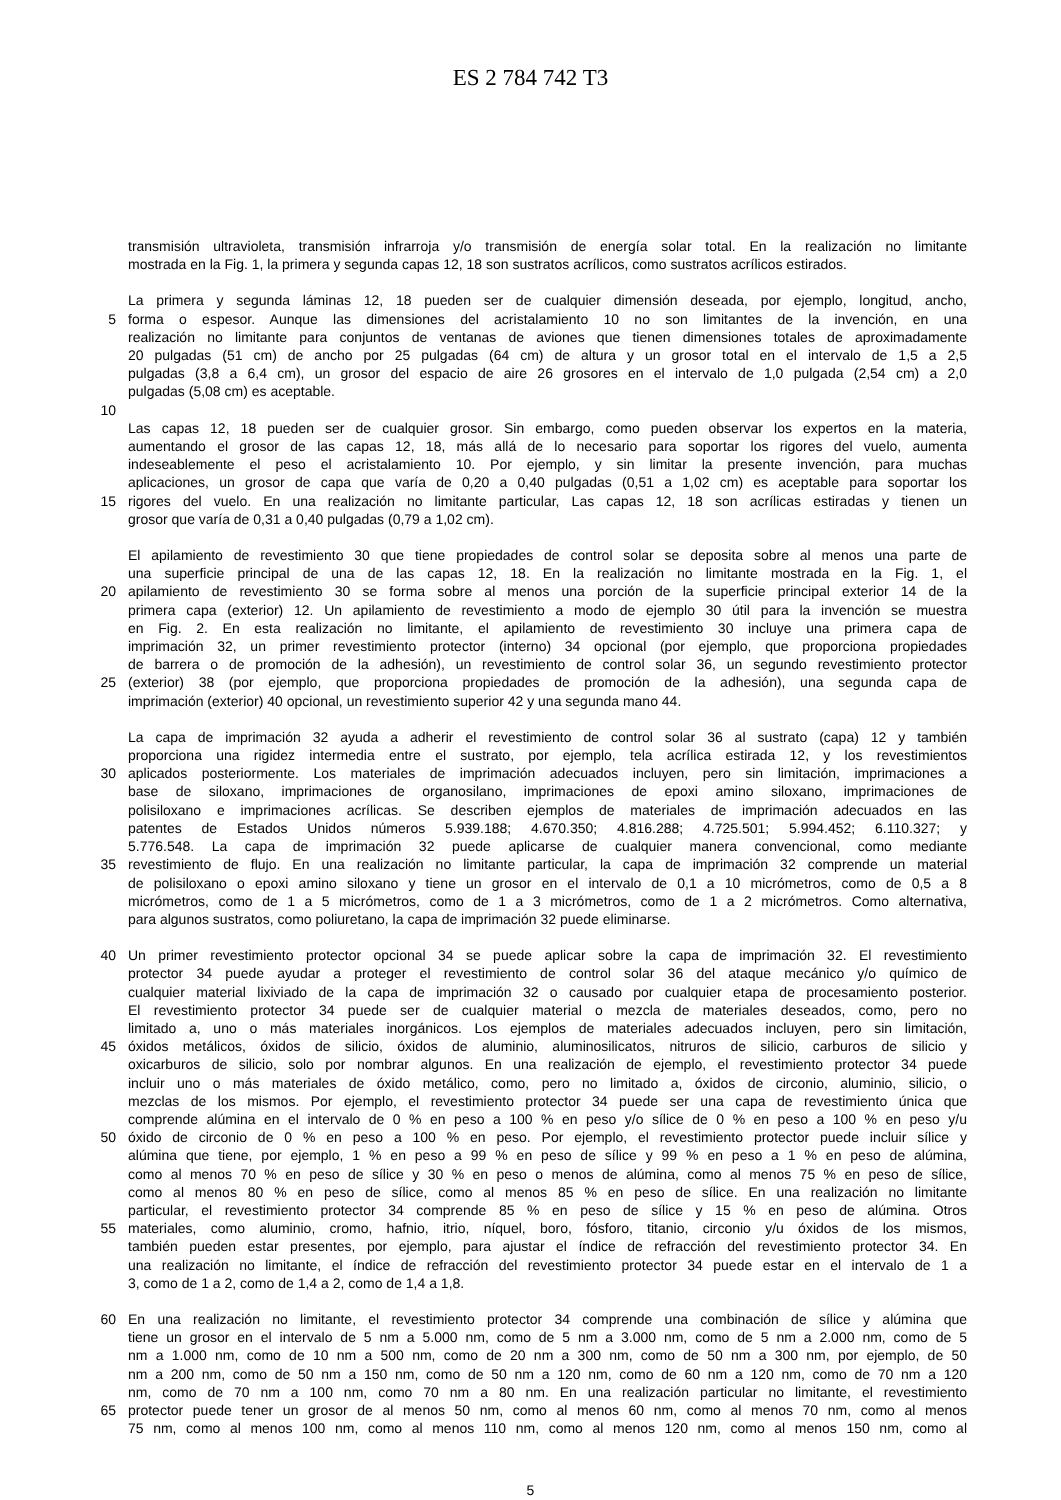ES 2 784 742 T3
transmisión ultravioleta, transmisión infrarroja y/o transmisión de energía solar total. En la realización no limitante
mostrada en la Fig. 1, la primera y segunda capas 12, 18 son sustratos acrílicos, como sustratos acrílicos estirados.
La primera y segunda láminas 12, 18 pueden ser de cualquier dimensión deseada, por ejemplo, longitud, ancho,
5 forma o espesor. Aunque las dimensiones del acristalamiento 10 no son limitantes de la invención, en una
realización no limitante para conjuntos de ventanas de aviones que tienen dimensiones totales de aproximadamente
20 pulgadas (51 cm) de ancho por 25 pulgadas (64 cm) de altura y un grosor total en el intervalo de 1,5 a 2,5
pulgadas (3,8 a 6,4 cm), un grosor del espacio de aire 26 grosores en el intervalo de 1,0 pulgada (2,54 cm) a 2,0
pulgadas (5,08 cm) es aceptable.
10
Las capas 12, 18 pueden ser de cualquier grosor. Sin embargo, como pueden observar los expertos en la materia,
aumentando el grosor de las capas 12, 18, más allá de lo necesario para soportar los rigores del vuelo, aumenta
indeseablemente el peso el acristalamiento 10. Por ejemplo, y sin limitar la presente invención, para muchas
aplicaciones, un grosor de capa que varía de 0,20 a 0,40 pulgadas (0,51 a 1,02 cm) es aceptable para soportar los
15 rigores del vuelo. En una realización no limitante particular, Las capas 12, 18 son acrílicas estiradas y tienen un
grosor que varía de 0,31 a 0,40 pulgadas (0,79 a 1,02 cm).
El apilamiento de revestimiento 30 que tiene propiedades de control solar se deposita sobre al menos una parte de
una superficie principal de una de las capas 12, 18. En la realización no limitante mostrada en la Fig. 1, el
20 apilamiento de revestimiento 30 se forma sobre al menos una porción de la superficie principal exterior 14 de la
primera capa (exterior) 12. Un apilamiento de revestimiento a modo de ejemplo 30 útil para la invención se muestra
en Fig. 2. En esta realización no limitante, el apilamiento de revestimiento 30 incluye una primera capa de
imprimación 32, un primer revestimiento protector (interno) 34 opcional (por ejemplo, que proporciona propiedades
de barrera o de promoción de la adhesión), un revestimiento de control solar 36, un segundo revestimiento protector
25 (exterior) 38 (por ejemplo, que proporciona propiedades de promoción de la adhesión), una segunda capa de
imprimación (exterior) 40 opcional, un revestimiento superior 42 y una segunda mano 44.
La capa de imprimación 32 ayuda a adherir el revestimiento de control solar 36 al sustrato (capa) 12 y también
proporciona una rigidez intermedia entre el sustrato, por ejemplo, tela acrílica estirada 12, y los revestimientos
30 aplicados posteriormente. Los materiales de imprimación adecuados incluyen, pero sin limitación, imprimaciones a
base de siloxano, imprimaciones de organosilano, imprimaciones de epoxi amino siloxano, imprimaciones de
polisiloxano e imprimaciones acrílicas. Se describen ejemplos de materiales de imprimación adecuados en las
patentes de Estados Unidos números 5.939.188; 4.670.350; 4.816.288; 4.725.501; 5.994.452; 6.110.327; y
5.776.548. La capa de imprimación 32 puede aplicarse de cualquier manera convencional, como mediante
35 revestimiento de flujo. En una realización no limitante particular, la capa de imprimación 32 comprende un material
de polisiloxano o epoxi amino siloxano y tiene un grosor en el intervalo de 0,1 a 10 micrómetros, como de 0,5 a 8
micrómetros, como de 1 a 5 micrómetros, como de 1 a 3 micrómetros, como de 1 a 2 micrómetros. Como alternativa,
para algunos sustratos, como poliuretano, la capa de imprimación 32 puede eliminarse.
40 Un primer revestimiento protector opcional 34 se puede aplicar sobre la capa de imprimación 32. El revestimiento
protector 34 puede ayudar a proteger el revestimiento de control solar 36 del ataque mecánico y/o químico de
cualquier material lixiviado de la capa de imprimación 32 o causado por cualquier etapa de procesamiento posterior.
El revestimiento protector 34 puede ser de cualquier material o mezcla de materiales deseados, como, pero no
limitado a, uno o más materiales inorgánicos. Los ejemplos de materiales adecuados incluyen, pero sin limitación,
45 óxidos metálicos, óxidos de silicio, óxidos de aluminio, aluminosilicatos, nitruros de silicio, carburos de silicio y
oxicarburos de silicio, solo por nombrar algunos. En una realización de ejemplo, el revestimiento protector 34 puede
incluir uno o más materiales de óxido metálico, como, pero no limitado a, óxidos de circonio, aluminio, silicio, o
mezclas de los mismos. Por ejemplo, el revestimiento protector 34 puede ser una capa de revestimiento única que
comprende alúmina en el intervalo de 0 % en peso a 100 % en peso y/o sílice de 0 % en peso a 100 % en peso y/u
50 óxido de circonio de 0 % en peso a 100 % en peso. Por ejemplo, el revestimiento protector puede incluir sílice y
alúmina que tiene, por ejemplo, 1 % en peso a 99 % en peso de sílice y 99 % en peso a 1 % en peso de alúmina,
como al menos 70 % en peso de sílice y 30 % en peso o menos de alúmina, como al menos 75 % en peso de sílice,
como al menos 80 % en peso de sílice, como al menos 85 % en peso de sílice. En una realización no limitante
particular, el revestimiento protector 34 comprende 85 % en peso de sílice y 15 % en peso de alúmina. Otros
55 materiales, como aluminio, cromo, hafnio, itrio, níquel, boro, fósforo, titanio, circonio y/u óxidos de los mismos,
también pueden estar presentes, por ejemplo, para ajustar el índice de refracción del revestimiento protector 34. En
una realización no limitante, el índice de refracción del revestimiento protector 34 puede estar en el intervalo de 1 a
3, como de 1 a 2, como de 1,4 a 2, como de 1,4 a 1,8.
60 En una realización no limitante, el revestimiento protector 34 comprende una combinación de sílice y alúmina que
tiene un grosor en el intervalo de 5 nm a 5.000 nm, como de 5 nm a 3.000 nm, como de 5 nm a 2.000 nm, como de 5
nm a 1.000 nm, como de 10 nm a 500 nm, como de 20 nm a 300 nm, como de 50 nm a 300 nm, por ejemplo, de 50
nm a 200 nm, como de 50 nm a 150 nm, como de 50 nm a 120 nm, como de 60 nm a 120 nm, como de 70 nm a 120
nm, como de 70 nm a 100 nm, como 70 nm a 80 nm. En una realización particular no limitante, el revestimiento
65 protector puede tener un grosor de al menos 50 nm, como al menos 60 nm, como al menos 70 nm, como al menos
75 nm, como al menos 100 nm, como al menos 110 nm, como al menos 120 nm, como al menos 150 nm, como al
5